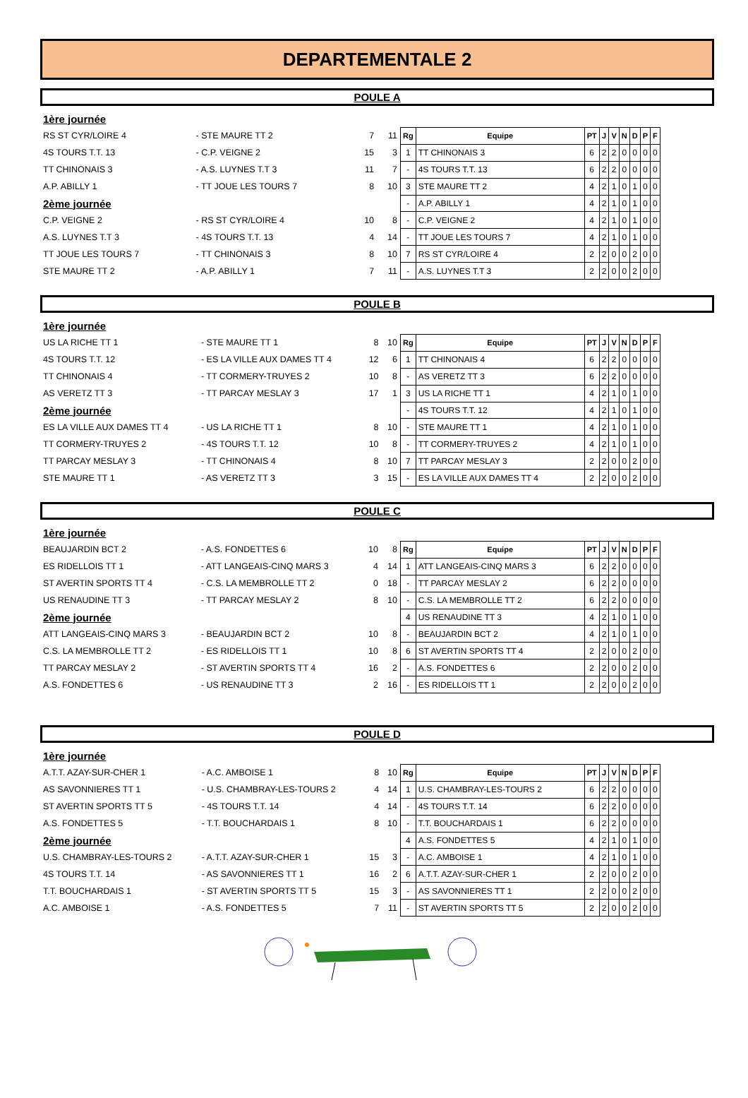DEPARTEMENTALE 2
POULE A
| 1ère journée | | | |
| RS ST CYR/LOIRE 4 | - STE MAURE TT 2 | 7 | 11 |
| 4S TOURS T.T. 13 | - C.P. VEIGNE 2 | 15 | 3 |
| TT CHINONAIS 3 | - A.S. LUYNES T.T 3 | 11 | 7 |
| A.P. ABILLY 1 | - TT JOUE LES TOURS 7 | 8 | 10 |
| 2ème journée | | | |
| C.P. VEIGNE 2 | - RS ST CYR/LOIRE 4 | 10 | 8 |
| A.S. LUYNES T.T 3 | - 4S TOURS T.T. 13 | 4 | 14 |
| TT JOUE LES TOURS 7 | - TT CHINONAIS 3 | 8 | 10 |
| STE MAURE TT 2 | - A.P. ABILLY 1 | 7 | 11 |
| Rg | Equipe | PT | J | V | N | D | P | F |
| --- | --- | --- | --- | --- | --- | --- | --- | --- |
| 1 | TT CHINONAIS 3 | 6 | 2 | 2 | 0 | 0 | 0 | 0 |
| - | 4S TOURS T.T. 13 | 6 | 2 | 2 | 0 | 0 | 0 | 0 |
| 3 | STE MAURE TT 2 | 4 | 2 | 1 | 0 | 1 | 0 | 0 |
| - | A.P. ABILLY 1 | 4 | 2 | 1 | 0 | 1 | 0 | 0 |
| - | C.P. VEIGNE 2 | 4 | 2 | 1 | 0 | 1 | 0 | 0 |
| - | TT JOUE LES TOURS 7 | 4 | 2 | 1 | 0 | 1 | 0 | 0 |
| 7 | RS ST CYR/LOIRE 4 | 2 | 2 | 0 | 0 | 2 | 0 | 0 |
| - | A.S. LUYNES T.T 3 | 2 | 2 | 0 | 0 | 2 | 0 | 0 |
POULE B
| 1ère journée | | | |
| US LA RICHE TT 1 | - STE MAURE TT 1 | 8 | 10 |
| 4S TOURS T.T. 12 | - ES LA VILLE AUX DAMES TT 4 | 12 | 6 |
| TT CHINONAIS 4 | - TT CORMERY-TRUYES 2 | 10 | 8 |
| AS VERETZ TT 3 | - TT PARCAY MESLAY 3 | 17 | 1 |
| 2ème journée | | | |
| ES LA VILLE AUX DAMES TT 4 | - US LA RICHE TT 1 | 8 | 10 |
| TT CORMERY-TRUYES 2 | - 4S TOURS T.T. 12 | 10 | 8 |
| TT PARCAY MESLAY 3 | - TT CHINONAIS 4 | 8 | 10 |
| STE MAURE TT 1 | - AS VERETZ TT 3 | 3 | 15 |
| Rg | Equipe | PT | J | V | N | D | P | F |
| --- | --- | --- | --- | --- | --- | --- | --- | --- |
| 1 | TT CHINONAIS 4 | 6 | 2 | 2 | 0 | 0 | 0 | 0 |
| - | AS VERETZ TT 3 | 6 | 2 | 2 | 0 | 0 | 0 | 0 |
| 3 | US LA RICHE TT 1 | 4 | 2 | 1 | 0 | 1 | 0 | 0 |
| - | 4S TOURS T.T. 12 | 4 | 2 | 1 | 0 | 1 | 0 | 0 |
| - | STE MAURE TT 1 | 4 | 2 | 1 | 0 | 1 | 0 | 0 |
| - | TT CORMERY-TRUYES 2 | 4 | 2 | 1 | 0 | 1 | 0 | 0 |
| 7 | TT PARCAY MESLAY 3 | 2 | 2 | 0 | 0 | 2 | 0 | 0 |
| - | ES LA VILLE AUX DAMES TT 4 | 2 | 2 | 0 | 0 | 2 | 0 | 0 |
POULE C
| 1ère journée | | | |
| BEAUJARDIN BCT 2 | - A.S. FONDETTES 6 | 10 | 8 |
| ES RIDELLOIS TT 1 | - ATT LANGEAIS-CINQ MARS 3 | 4 | 14 |
| ST AVERTIN SPORTS TT 4 | - C.S. LA MEMBROLLE TT 2 | 0 | 18 |
| US RENAUDINE TT 3 | - TT PARCAY MESLAY 2 | 8 | 10 |
| 2ème journée | | | |
| ATT LANGEAIS-CINQ MARS 3 | - BEAUJARDIN BCT 2 | 10 | 8 |
| C.S. LA MEMBROLLE TT 2 | - ES RIDELLOIS TT 1 | 10 | 8 |
| TT PARCAY MESLAY 2 | - ST AVERTIN SPORTS TT 4 | 16 | 2 |
| A.S. FONDETTES 6 | - US RENAUDINE TT 3 | 2 | 16 |
| Rg | Equipe | PT | J | V | N | D | P | F |
| --- | --- | --- | --- | --- | --- | --- | --- | --- |
| 1 | ATT LANGEAIS-CINQ MARS 3 | 6 | 2 | 2 | 0 | 0 | 0 | 0 |
| - | TT PARCAY MESLAY 2 | 6 | 2 | 2 | 0 | 0 | 0 | 0 |
| - | C.S. LA MEMBROLLE TT 2 | 6 | 2 | 2 | 0 | 0 | 0 | 0 |
| 4 | US RENAUDINE TT 3 | 4 | 2 | 1 | 0 | 1 | 0 | 0 |
| - | BEAUJARDIN BCT 2 | 4 | 2 | 1 | 0 | 1 | 0 | 0 |
| 6 | ST AVERTIN SPORTS TT 4 | 2 | 2 | 0 | 0 | 2 | 0 | 0 |
| - | A.S. FONDETTES 6 | 2 | 2 | 0 | 0 | 2 | 0 | 0 |
| - | ES RIDELLOIS TT 1 | 2 | 2 | 0 | 0 | 2 | 0 | 0 |
POULE D
| 1ère journée | | | |
| A.T.T. AZAY-SUR-CHER 1 | - A.C. AMBOISE 1 | 8 | 10 |
| AS SAVONNIERES TT 1 | - U.S. CHAMBRAY-LES-TOURS 2 | 4 | 14 |
| ST AVERTIN SPORTS TT 5 | - 4S TOURS T.T. 14 | 4 | 14 |
| A.S. FONDETTES 5 | - T.T. BOUCHARDAIS 1 | 8 | 10 |
| 2ème journée | | | |
| U.S. CHAMBRAY-LES-TOURS 2 | - A.T.T. AZAY-SUR-CHER 1 | 15 | 3 |
| 4S TOURS T.T. 14 | - AS SAVONNIERES TT 1 | 16 | 2 |
| T.T. BOUCHARDAIS 1 | - ST AVERTIN SPORTS TT 5 | 15 | 3 |
| A.C. AMBOISE 1 | - A.S. FONDETTES 5 | 7 | 11 |
| Rg | Equipe | PT | J | V | N | D | P | F |
| --- | --- | --- | --- | --- | --- | --- | --- | --- |
| 1 | U.S. CHAMBRAY-LES-TOURS 2 | 6 | 2 | 2 | 0 | 0 | 0 | 0 |
| - | 4S TOURS T.T. 14 | 6 | 2 | 2 | 0 | 0 | 0 | 0 |
| - | T.T. BOUCHARDAIS 1 | 6 | 2 | 2 | 0 | 0 | 0 | 0 |
| 4 | A.S. FONDETTES 5 | 4 | 2 | 1 | 0 | 1 | 0 | 0 |
| - | A.C. AMBOISE 1 | 4 | 2 | 1 | 0 | 1 | 0 | 0 |
| 6 | A.T.T. AZAY-SUR-CHER 1 | 2 | 2 | 0 | 0 | 2 | 0 | 0 |
| - | AS SAVONNIERES TT 1 | 2 | 2 | 0 | 0 | 2 | 0 | 0 |
| - | ST AVERTIN SPORTS TT 5 | 2 | 2 | 0 | 0 | 2 | 0 | 0 |